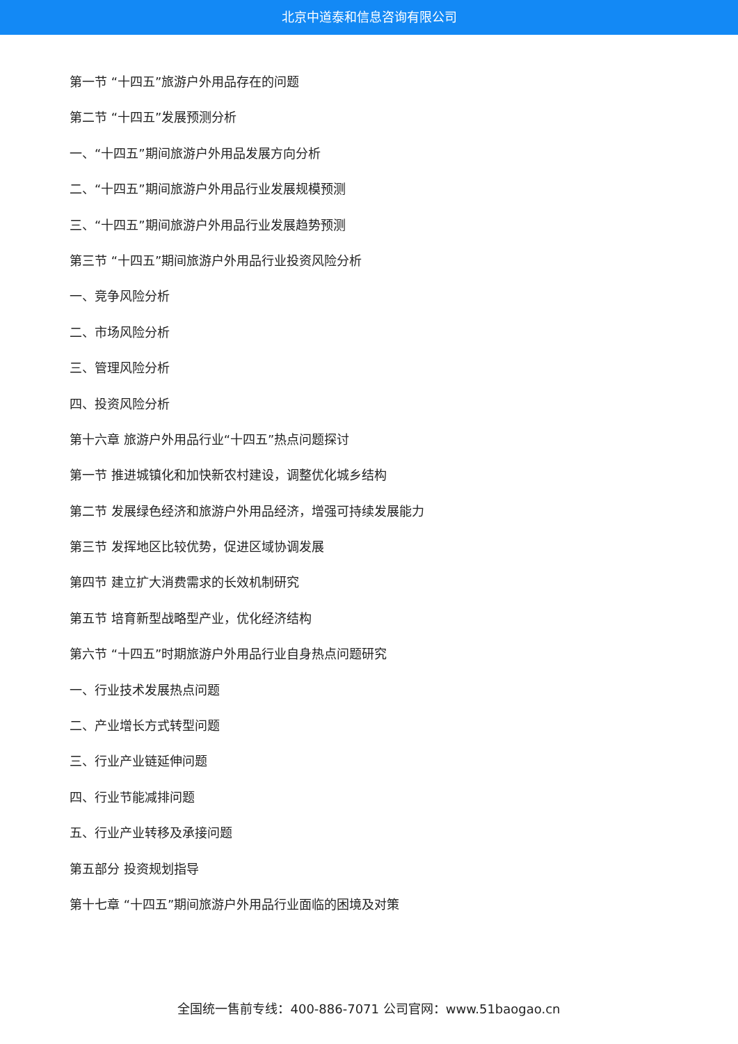北京中道泰和信息咨询有限公司
第一节 “十四五”旅游户外用品存在的问题
第二节 “十四五”发展预测分析
一、“十四五”期间旅游户外用品发展方向分析
二、“十四五”期间旅游户外用品行业发展规模预测
三、“十四五”期间旅游户外用品行业发展趋势预测
第三节 “十四五”期间旅游户外用品行业投资风险分析
一、竞争风险分析
二、市场风险分析
三、管理风险分析
四、投资风险分析
第十六章 旅游户外用品行业“十四五”热点问题探讨
第一节 推进城镇化和加快新农村建设，调整优化城乡结构
第二节 发展绿色经济和旅游户外用品经济，增强可持续发展能力
第三节 发挥地区比较优势，促进区域协调发展
第四节 建立扩大消费需求的长效机制研究
第五节 培育新型战略型产业，优化经济结构
第六节 “十四五”时期旅游户外用品行业自身热点问题研究
一、行业技术发展热点问题
二、产业增长方式转型问题
三、行业产业链延伸问题
四、行业节能减排问题
五、行业产业转移及承接问题
第五部分 投资规划指导
第十七章 “十四五”期间旅游户外用品行业面临的困境及对策
全国统一售前专线：400-886-7071 公司官网：www.51baogao.cn